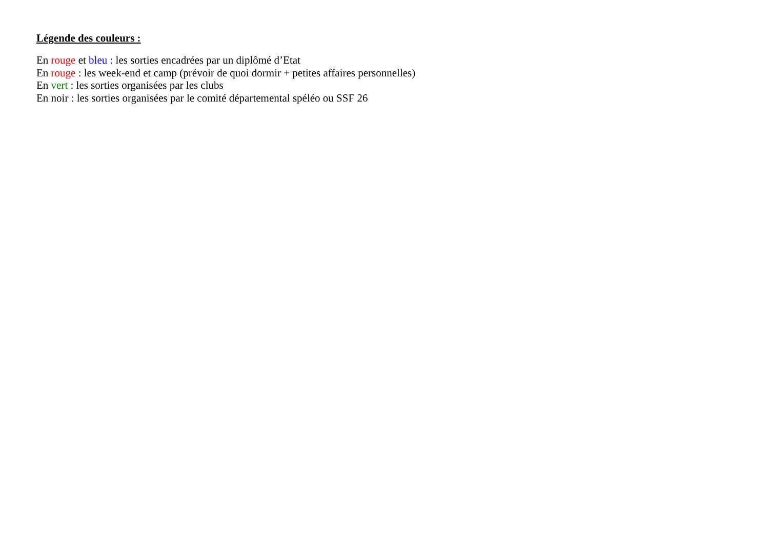Légende des couleurs :
En rouge et bleu : les sorties encadrées par un diplômé d’Etat
En rouge : les week-end et camp (prévoir de quoi dormir + petites affaires personnelles)
En vert : les sorties organisées par les clubs
En noir : les sorties organisées par le comité départemental spéléo ou SSF 26